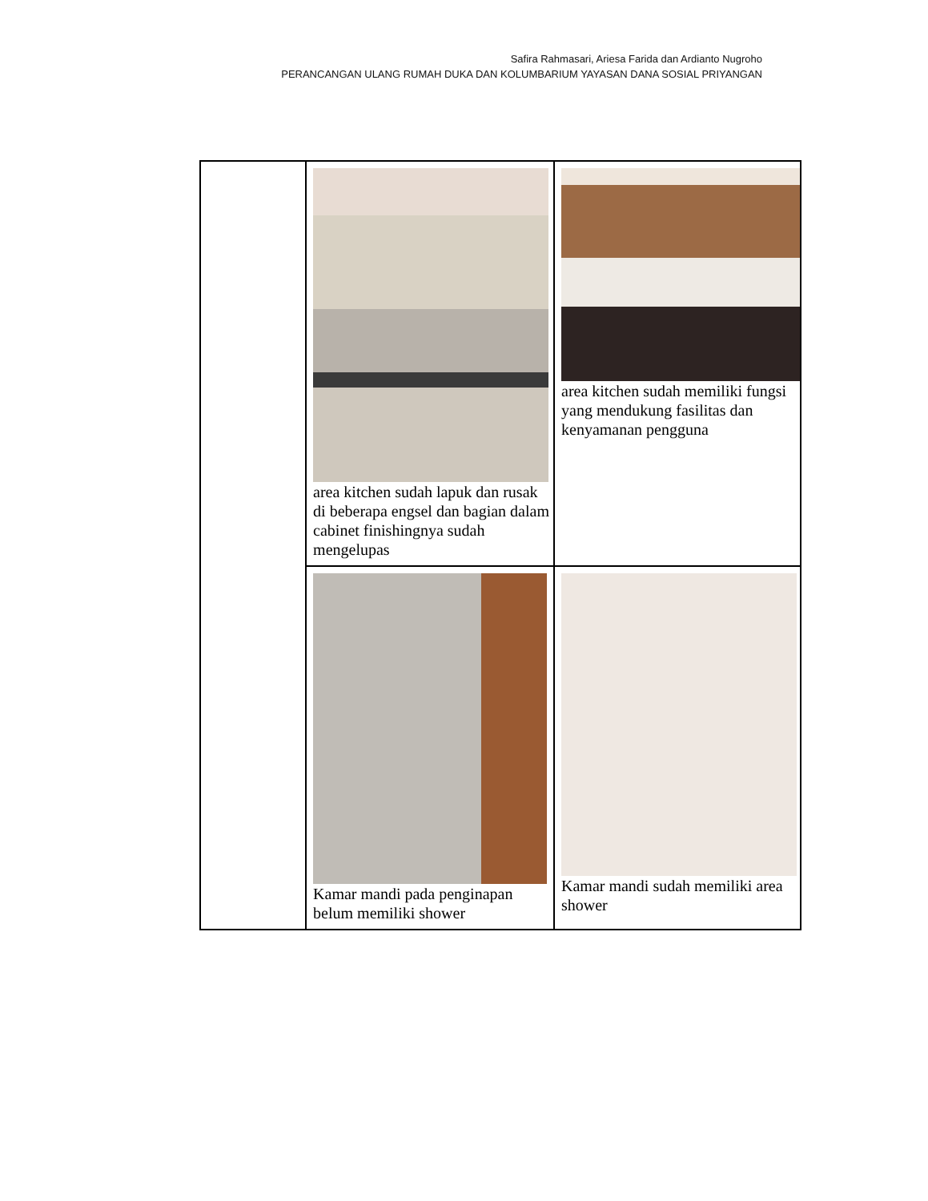Safira Rahmasari, Ariesa Farida dan Ardianto Nugroho
PERANCANGAN ULANG RUMAH DUKA DAN KOLUMBARIUM YAYASAN DANA SOSIAL PRIYANGAN
| | area kitchen sudah lapuk dan rusak di beberapa engsel dan bagian dalam cabinet finishingnya sudah mengelupas | area kitchen sudah memiliki fungsi yang mendukung fasilitas dan kenyamanan pengguna |
| | Kamar mandi pada penginapan belum memiliki shower | Kamar mandi sudah memiliki area shower |